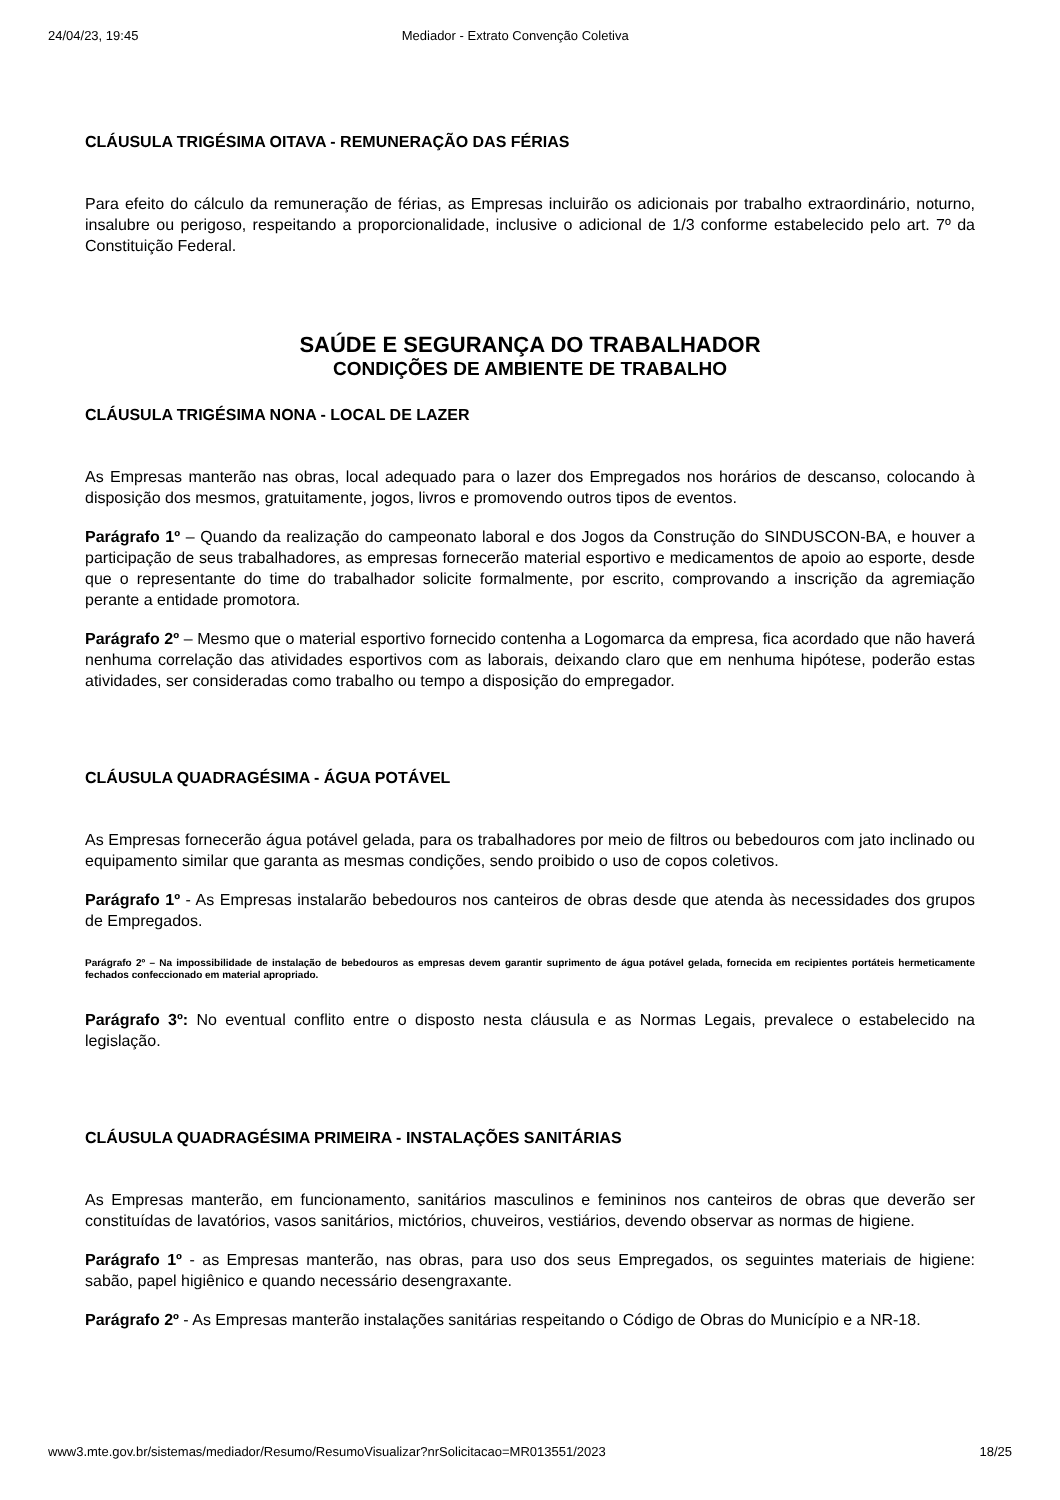24/04/23, 19:45 Mediador - Extrato Convenção Coletiva
CLÁUSULA TRIGÉSIMA OITAVA - REMUNERAÇÃO DAS FÉRIAS
Para efeito do cálculo da remuneração de férias, as Empresas incluirão os adicionais por trabalho extraordinário, noturno, insalubre ou perigoso, respeitando a proporcionalidade, inclusive o adicional de 1/3 conforme estabelecido pelo art. 7º da Constituição Federal.
SAÚDE E SEGURANÇA DO TRABALHADOR
CONDIÇÕES DE AMBIENTE DE TRABALHO
CLÁUSULA TRIGÉSIMA NONA - LOCAL DE LAZER
As Empresas manterão nas obras, local adequado para o lazer dos Empregados nos horários de descanso, colocando à disposição dos mesmos, gratuitamente, jogos, livros e promovendo outros tipos de eventos.
Parágrafo 1º – Quando da realização do campeonato laboral e dos Jogos da Construção do SINDUSCON-BA, e houver a participação de seus trabalhadores, as empresas fornecerão material esportivo e medicamentos de apoio ao esporte, desde que o representante do time do trabalhador solicite formalmente, por escrito, comprovando a inscrição da agremiação perante a entidade promotora.
Parágrafo 2º – Mesmo que o material esportivo fornecido contenha a Logomarca da empresa, fica acordado que não haverá nenhuma correlação das atividades esportivos com as laborais, deixando claro que em nenhuma hipótese, poderão estas atividades, ser consideradas como trabalho ou tempo a disposição do empregador.
CLÁUSULA QUADRAGÉSIMA - ÁGUA POTÁVEL
As Empresas fornecerão água potável gelada, para os trabalhadores por meio de filtros ou bebedouros com jato inclinado ou equipamento similar que garanta as mesmas condições, sendo proibido o uso de copos coletivos.
Parágrafo 1º - As Empresas instalarão bebedouros nos canteiros de obras desde que atenda às necessidades dos grupos de Empregados.
Parágrafo 2º – Na impossibilidade de instalação de bebedouros as empresas devem garantir suprimento de água potável gelada, fornecida em recipientes portáteis hermeticamente fechados confeccionado em material apropriado.
Parágrafo 3º: No eventual conflito entre o disposto nesta cláusula e as Normas Legais, prevalece o estabelecido na legislação.
CLÁUSULA QUADRAGÉSIMA PRIMEIRA - INSTALAÇÕES SANITÁRIAS
As Empresas manterão, em funcionamento, sanitários masculinos e femininos nos canteiros de obras que deverão ser constituídas de lavatórios, vasos sanitários, mictórios, chuveiros, vestiários, devendo observar as normas de higiene.
Parágrafo 1º - as Empresas manterão, nas obras, para uso dos seus Empregados, os seguintes materiais de higiene: sabão, papel higiênico e quando necessário desengraxante.
Parágrafo 2º - As Empresas manterão instalações sanitárias respeitando o Código de Obras do Município e a NR-18.
www3.mte.gov.br/sistemas/mediador/Resumo/ResumoVisualizar?nrSolicitacao=MR013551/2023 18/25